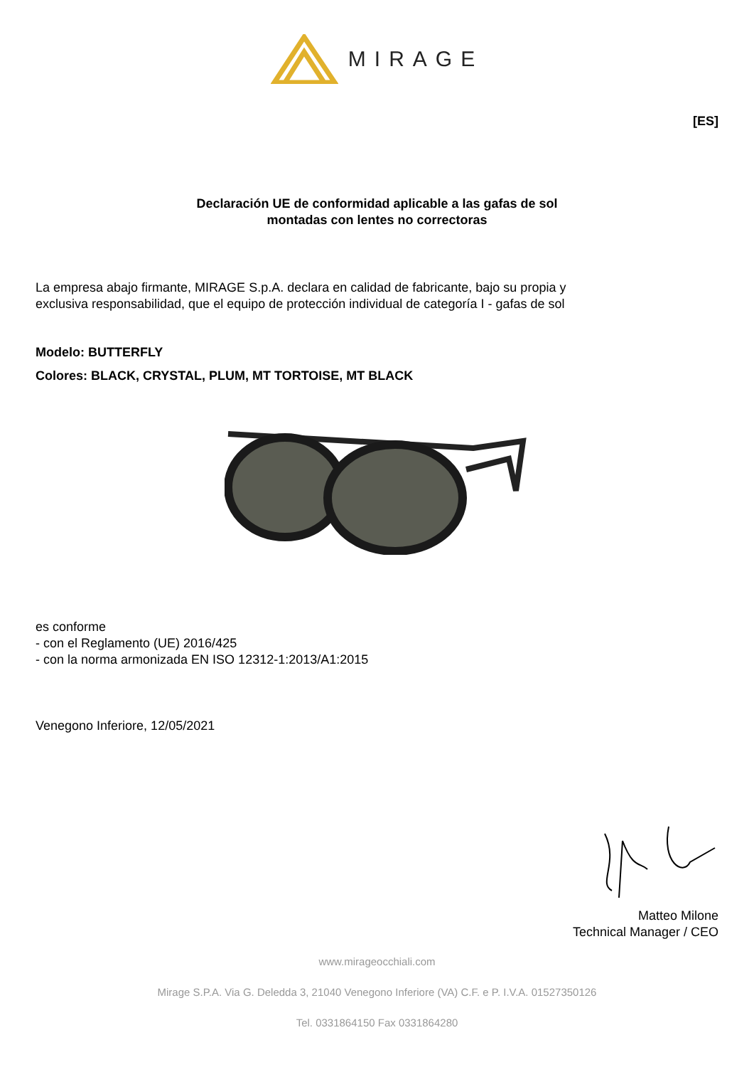MIRAGE
[ES]
Declaración UE de conformidad aplicable a las gafas de sol
montadas con lentes no correctoras
La empresa abajo firmante, MIRAGE S.p.A. declara en calidad de fabricante, bajo su propia y
exclusiva responsabilidad, que el equipo de protección individual de categoría I - gafas de sol
Modelo: BUTTERFLY
Colores: BLACK, CRYSTAL, PLUM, MT TORTOISE, MT BLACK
es conforme
- con el Reglamento (UE) 2016/425
- con la norma armonizada EN ISO 12312-1:2013/A1:2015
Venegono Inferiore, 12/05/2021
Matteo Milone
Technical Manager / CEO
www.mirageocchiali.com
Mirage S.P.A. Via G. Deledda 3, 21040 Venegono Inferiore (VA) C.F. e P. I.V.A. 01527350126
Tel. 0331864150 Fax 0331864280